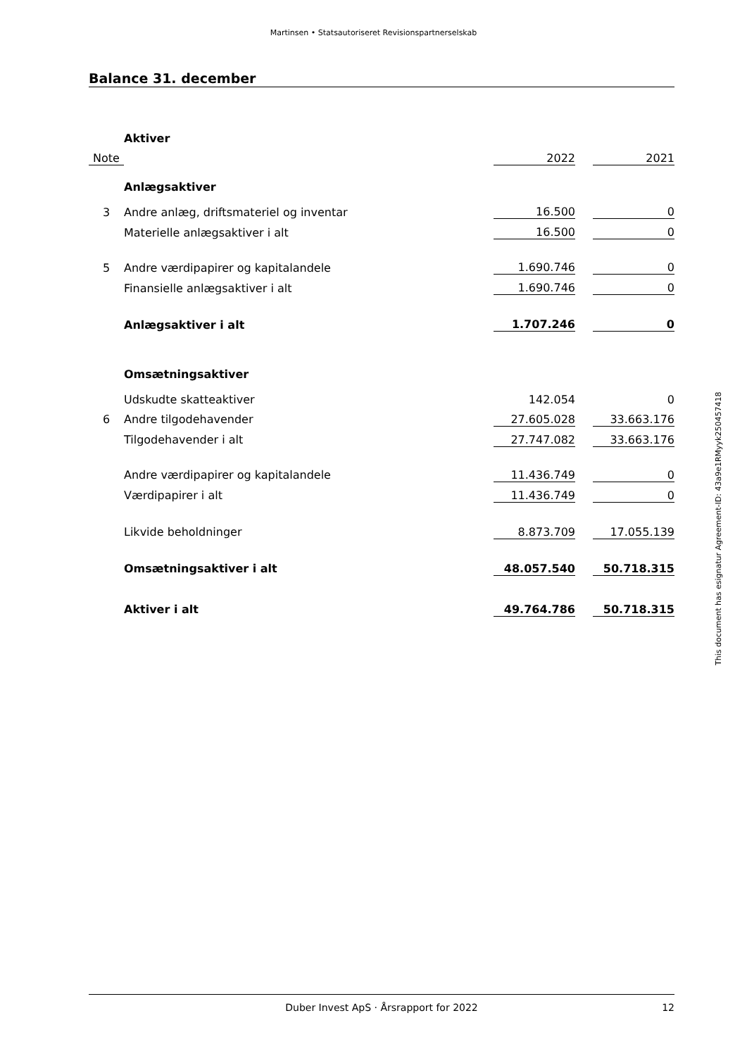Martinsen • Statsautoriseret Revisionspartnerselskab
Balance 31. december
| | Aktiver | | | |
| Note | | 2022 | | 2021 |
| | Anlægsaktiver | | | |
| 3 | Andre anlæg, driftsmateriel og inventar | 16.500 | | 0 |
| | Materielle anlægsaktiver i alt | 16.500 | | 0 |
| 5 | Andre værdipapirer og kapitalandele | 1.690.746 | | 0 |
| | Finansielle anlægsaktiver i alt | 1.690.746 | | 0 |
| | Anlægsaktiver i alt | 1.707.246 | | 0 |
| | Omsætningsaktiver | | | |
| | Udskudte skatteaktiver | 142.054 | | 0 |
| 6 | Andre tilgodehavender | 27.605.028 | | 33.663.176 |
| | Tilgodehavender i alt | 27.747.082 | | 33.663.176 |
| | Andre værdipapirer og kapitalandele | 11.436.749 | | 0 |
| | Værdipapirer i alt | 11.436.749 | | 0 |
| | Likvide beholdninger | 8.873.709 | | 17.055.139 |
| | Omsætningsaktiver i alt | 48.057.540 | | 50.718.315 |
| | Aktiver i alt | 49.764.786 | | 50.718.315 |
This document has esignatur Agreement-ID: 43a9e1RMyyk250457418
Duber Invest ApS · Årsrapport for 2022
12